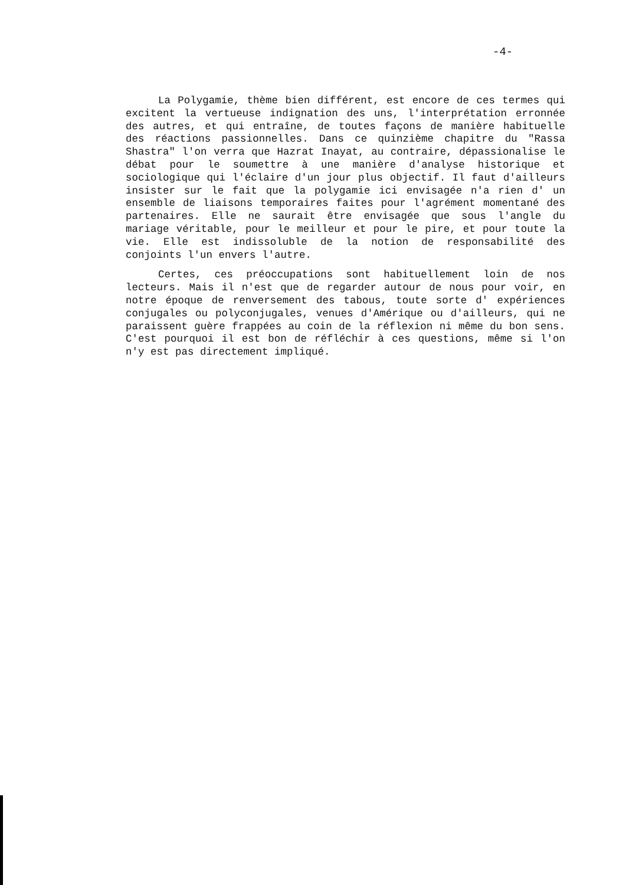-4-
La Polygamie, thème bien différent, est encore de ces termes qui excitent la vertueuse indignation des uns, l'interprétation erronnée des autres, et qui entraîne, de toutes façons de manière habituelle des réactions passionnelles. Dans ce quinzième chapitre du "Rassa Shastra" l'on verra que Hazrat Inayat, au contraire, dépassionalise le débat pour le soumettre à une manière d'analyse historique et sociologique qui l'éclaire d'un jour plus objectif. Il faut d'ailleurs insister sur le fait que la polygamie ici envisagée n'a rien d' un ensemble de liaisons temporaires faites pour l'agrément momentané des partenaires. Elle ne saurait être envisagée que sous l'angle du mariage véritable, pour le meilleur et pour le pire, et pour toute la vie. Elle est indissoluble de la notion de responsabilité des conjoints l'un envers l'autre.
Certes, ces préoccupations sont habituellement loin de nos lecteurs. Mais il n'est que de regarder autour de nous pour voir, en notre époque de renversement des tabous, toute sorte d' expériences conjugales ou polyconjugales, venues d'Amérique ou d'ailleurs, qui ne paraissent guère frappées au coin de la réflexion ni même du bon sens. C'est pourquoi il est bon de réfléchir à ces questions, même si l'on n'y est pas directement impliqué.